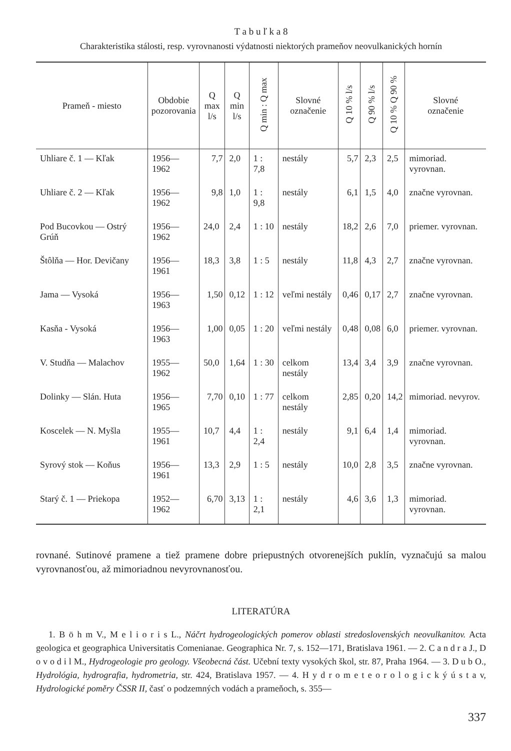T a b u ľ k a 8
Charakteristika stálosti, resp. vyrovnanosti výdatnosti niektorých prameňov neovulkanických hornín
| Prameň - miesto | Obdobie pozorovania | Q max l/s | Q min l/s | Q min : Q max | Slovné označenie | Q 10 % l/s | Q 90 % l/s | Q 10 % Q 90 % | Slovné označenie |
| --- | --- | --- | --- | --- | --- | --- | --- | --- | --- |
| Uhliare č. 1 — Kľak | 1956—1962 | 7,7 | 2,0 | 1 : 7,8 | nestály | 5,7 | 2,3 | 2,5 | mimoriad. vyrovnan. |
| Uhliare č. 2 — Kľak | 1956—1962 | 9,8 | 1,0 | 1 : 9,8 | nestály | 6,1 | 1,5 | 4,0 | značne vyrovnan. |
| Pod Bucovkou — Ostrý Grúň | 1956—1962 | 24,0 | 2,4 | 1 : 10 | nestály | 18,2 | 2,6 | 7,0 | priemer. vyrovnan. |
| Štôlňa — Hor. Devičany | 1956—1961 | 18,3 | 3,8 | 1 : 5 | nestály | 11,8 | 4,3 | 2,7 | značne vyrovnan. |
| Jama — Vysoká | 1956—1963 | 1,50 | 0,12 | 1 : 12 | veľmi nestály | 0,46 | 0,17 | 2,7 | značne vyrovnan. |
| Kasňa - Vysoká | 1956—1963 | 1,00 | 0,05 | 1 : 20 | veľmi nestály | 0,48 | 0,08 | 6,0 | priemer. vyrovnan. |
| V. Studňa — Malachov | 1955—1962 | 50,0 | 1,64 | 1 : 30 | celkom nestály | 13,4 | 3,4 | 3,9 | značne vyrovnan. |
| Dolinky — Slán. Huta | 1956—1965 | 7,70 | 0,10 | 1 : 77 | celkom nestály | 2,85 | 0,20 | 14,2 | mimoriad. nevyrov. |
| Koscelek — N. Myšla | 1955—1961 | 10,7 | 4,4 | 1 : 2,4 | nestály | 9,1 | 6,4 | 1,4 | mimoriad. vyrovnan. |
| Syrový stok — Koňus | 1956—1961 | 13,3 | 2,9 | 1 : 5 | nestály | 10,0 | 2,8 | 3,5 | značne vyrovnan. |
| Starý č. 1 — Priekopa | 1952—1962 | 6,70 | 3,13 | 1 : 2,1 | nestály | 4,6 | 3,6 | 1,3 | mimoriad. vyrovnan. |
rovnané. Sutinové pramene a tiež pramene dobre priepustných otvorenejších puklín, vyznačujú sa malou vyrovnanosťou, až mimoriadnou nevyrovnanosťou.
LITERATÚRA
1. B ö h m V., M e l i o r i s L., Náčrt hydrogeologických pomerov oblasti stredoslovenských neovulkanitov. Acta geologica et geographica Universitatis Comenianae. Geographica Nr. 7, s. 152—171, Bratislava 1961. — 2. C a n d r a J., D o v o d i l M., Hydrogeologie pro geology. Všeobecná část. Učební texty vysokých škol, str. 87, Praha 1964. — 3. D u b O., Hydrológia, hydrografia, hydrometria, str. 424, Bratislava 1957. — 4. H y d r o m e t e o r o l o g i c k ý ú s t a v, Hydrologické poměry ČSSR II, časť o podzemných vodách a prameňoch, s. 355—
337